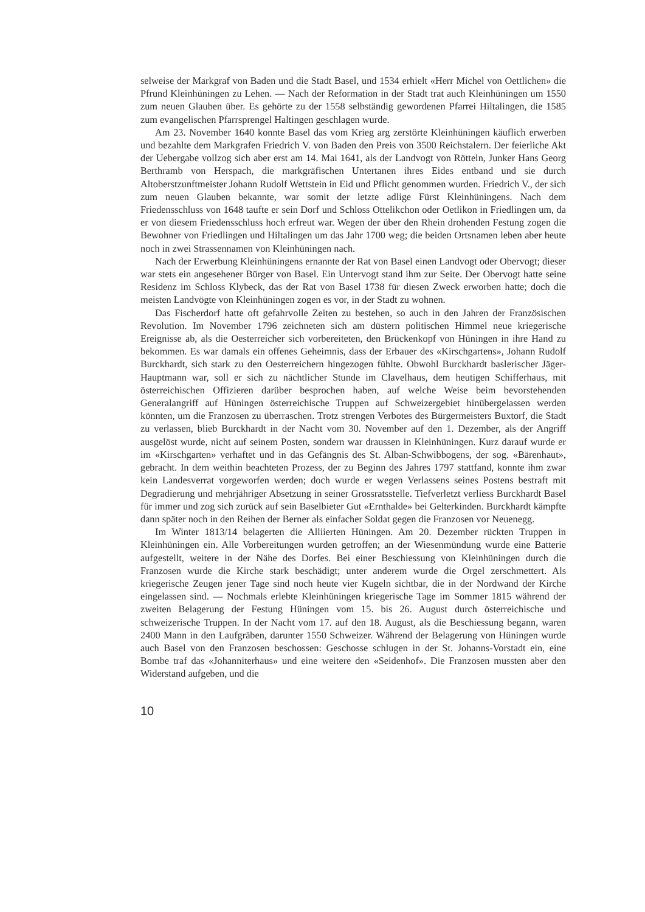selweise der Markgraf von Baden und die Stadt Basel, und 1534 erhielt «Herr Michel von Oettlichen» die Pfrund Kleinhüningen zu Lehen. — Nach der Reformation in der Stadt trat auch Kleinhüningen um 1550 zum neuen Glauben über. Es gehörte zu der 1558 selbständig gewordenen Pfarrei Hiltalingen, die 1585 zum evangelischen Pfarrsprengel Haltingen geschlagen wurde.
Am 23. November 1640 konnte Basel das vom Krieg arg zerstörte Kleinhüningen käuflich erwerben und bezahlte dem Markgrafen Friedrich V. von Baden den Preis von 3500 Reichstalern. Der feierliche Akt der Uebergabe vollzog sich aber erst am 14. Mai 1641, als der Landvogt von Rötteln, Junker Hans Georg Berthramb von Herspach, die markgräfischen Untertanen ihres Eides entband und sie durch Altoberstzunftmeister Johann Rudolf Wettstein in Eid und Pflicht genommen wurden. Friedrich V., der sich zum neuen Glauben bekannte, war somit der letzte adlige Fürst Kleinhüningens. Nach dem Friedensschluss von 1648 taufte er sein Dorf und Schloss Ottelikchon oder Oetlikon in Friedlingen um, da er von diesem Friedensschluss hoch erfreut war. Wegen der über den Rhein drohenden Festung zogen die Bewohner von Friedlingen und Hiltalingen um das Jahr 1700 weg; die beiden Ortsnamen leben aber heute noch in zwei Strassennamen von Kleinhüningen nach.
Nach der Erwerbung Kleinhüningens ernannte der Rat von Basel einen Landvogt oder Obervogt; dieser war stets ein angesehener Bürger von Basel. Ein Untervogt stand ihm zur Seite. Der Obervogt hatte seine Residenz im Schloss Klybeck, das der Rat von Basel 1738 für diesen Zweck erworben hatte; doch die meisten Landvögte von Kleinhüningen zogen es vor, in der Stadt zu wohnen.
Das Fischerdorf hatte oft gefahrvolle Zeiten zu bestehen, so auch in den Jahren der Französischen Revolution. Im November 1796 zeichneten sich am düstern politischen Himmel neue kriegerische Ereignisse ab, als die Oesterreicher sich vorbereiteten, den Brückenkopf von Hüningen in ihre Hand zu bekommen. Es war damals ein offenes Geheimnis, dass der Erbauer des «Kirschgartens», Johann Rudolf Burckhardt, sich stark zu den Oesterreichern hingezogen fühlte. Obwohl Burckhardt baslerischer Jäger-Hauptmann war, soll er sich zu nächtlicher Stunde im Clavelhaus, dem heutigen Schifferhaus, mit österreichischen Offizieren darüber besprochen haben, auf welche Weise beim bevorstehenden Generalangriff auf Hüningen österreichische Truppen auf Schweizergebiet hinübergelassen werden könnten, um die Franzosen zu überraschen. Trotz strengen Verbotes des Bürgermeisters Buxtorf, die Stadt zu verlassen, blieb Burckhardt in der Nacht vom 30. November auf den 1. Dezember, als der Angriff ausgelöst wurde, nicht auf seinem Posten, sondern war draussen in Kleinhüningen. Kurz darauf wurde er im «Kirschgarten» verhaftet und in das Gefängnis des St. Alban-Schwibbogens, der sog. «Bärenhaut», gebracht. In dem weithin beachteten Prozess, der zu Beginn des Jahres 1797 stattfand, konnte ihm zwar kein Landesverrat vorgeworfen werden; doch wurde er wegen Verlassens seines Postens bestraft mit Degradierung und mehrjähriger Absetzung in seiner Grossratsstelle. Tiefverletzt verliess Burckhardt Basel für immer und zog sich zurück auf sein Baselbieter Gut «Ernthalde» bei Gelterkinden. Burckhardt kämpfte dann später noch in den Reihen der Berner als einfacher Soldat gegen die Franzosen vor Neuenegg.
Im Winter 1813/14 belagerten die Alliierten Hüningen. Am 20. Dezember rückten Truppen in Kleinhüningen ein. Alle Vorbereitungen wurden getroffen; an der Wiesenmündung wurde eine Batterie aufgestellt, weitere in der Nähe des Dorfes. Bei einer Beschiessung von Kleinhüningen durch die Franzosen wurde die Kirche stark beschädigt; unter anderem wurde die Orgel zerschmettert. Als kriegerische Zeugen jener Tage sind noch heute vier Kugeln sichtbar, die in der Nordwand der Kirche eingelassen sind. — Nochmals erlebte Kleinhüningen kriegerische Tage im Sommer 1815 während der zweiten Belagerung der Festung Hüningen vom 15. bis 26. August durch österreichische und schweizerische Truppen. In der Nacht vom 17. auf den 18. August, als die Beschiessung begann, waren 2400 Mann in den Laufgräben, darunter 1550 Schweizer. Während der Belagerung von Hüningen wurde auch Basel von den Franzosen beschossen: Geschosse schlugen in der St. Johanns-Vorstadt ein, eine Bombe traf das «Johanniterhaus» und eine weitere den «Seidenhof». Die Franzosen mussten aber den Widerstand aufgeben, und die
10